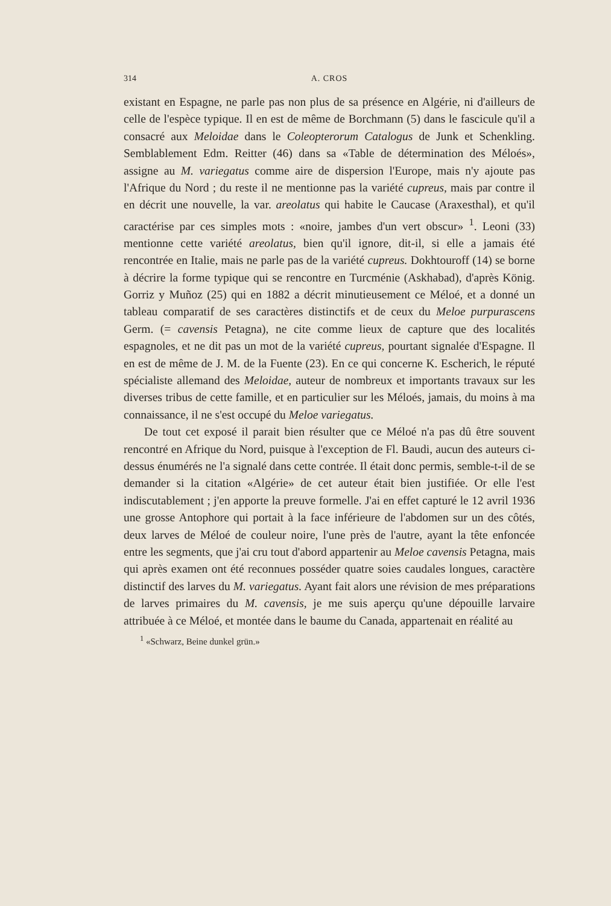314 A. CROS
existant en Espagne, ne parle pas non plus de sa présence en Algérie, ni d'ailleurs de celle de l'espèce typique. Il en est de même de Borchmann (5) dans le fascicule qu'il a consacré aux Meloidae dans le Coleopterorum Catalogus de Junk et Schenkling. Semblablement Edm. Reitter (46) dans sa «Table de détermination des Méloés», assigne au M. variegatus comme aire de dispersion l'Europe, mais n'y ajoute pas l'Afrique du Nord ; du reste il ne mentionne pas la variété cupreus, mais par contre il en décrit une nouvelle, la var. areolatus qui habite le Caucase (Araxesthal), et qu'il caractérise par ces simples mots : «noire, jambes d'un vert obscur» <sup>1</sup>. Leoni (33) mentionne cette variété areolatus, bien qu'il ignore, dit-il, si elle a jamais été rencontrée en Italie, mais ne parle pas de la variété cupreus. Dokhtouroff (14) se borne à décrire la forme typique qui se rencontre en Turcménie (Askhabad), d'après König. Gorriz y Muñoz (25) qui en 1882 a décrit minutieusement ce Méloé, et a donné un tableau comparatif de ses caractères distinctifs et de ceux du Meloe purpurascens Germ. (= cavensis Petagna), ne cite comme lieux de capture que des localités espagnoles, et ne dit pas un mot de la variété cupreus, pourtant signalée d'Espagne. Il en est de même de J. M. de la Fuente (23). En ce qui concerne K. Escherich, le réputé spécialiste allemand des Meloidae, auteur de nombreux et importants travaux sur les diverses tribus de cette famille, et en particulier sur les Méloés, jamais, du moins à ma connaissance, il ne s'est occupé du Meloe variegatus.
De tout cet exposé il parait bien résulter que ce Méloé n'a pas dû être souvent rencontré en Afrique du Nord, puisque à l'exception de Fl. Baudi, aucun des auteurs ci-dessus énumérés ne l'a signalé dans cette contrée. Il était donc permis, semble-t-il de se demander si la citation «Algérie» de cet auteur était bien justifiée. Or elle l'est indiscutablement ; j'en apporte la preuve formelle. J'ai en effet capturé le 12 avril 1936 une grosse Antophore qui portait à la face inférieure de l'abdomen sur un des côtés, deux larves de Méloé de couleur noire, l'une près de l'autre, ayant la tête enfoncée entre les segments, que j'ai cru tout d'abord appartenir au Meloe cavensis Petagna, mais qui après examen ont été reconnues posséder quatre soies caudales longues, caractère distinctif des larves du M. variegatus. Ayant fait alors une révision de mes préparations de larves primaires du M. cavensis, je me suis aperçu qu'une dépouille larvaire attribuée à ce Méloé, et montée dans le baume du Canada, appartenait en réalité au
<sup>1</sup> «Schwarz, Beine dunkel grün.»